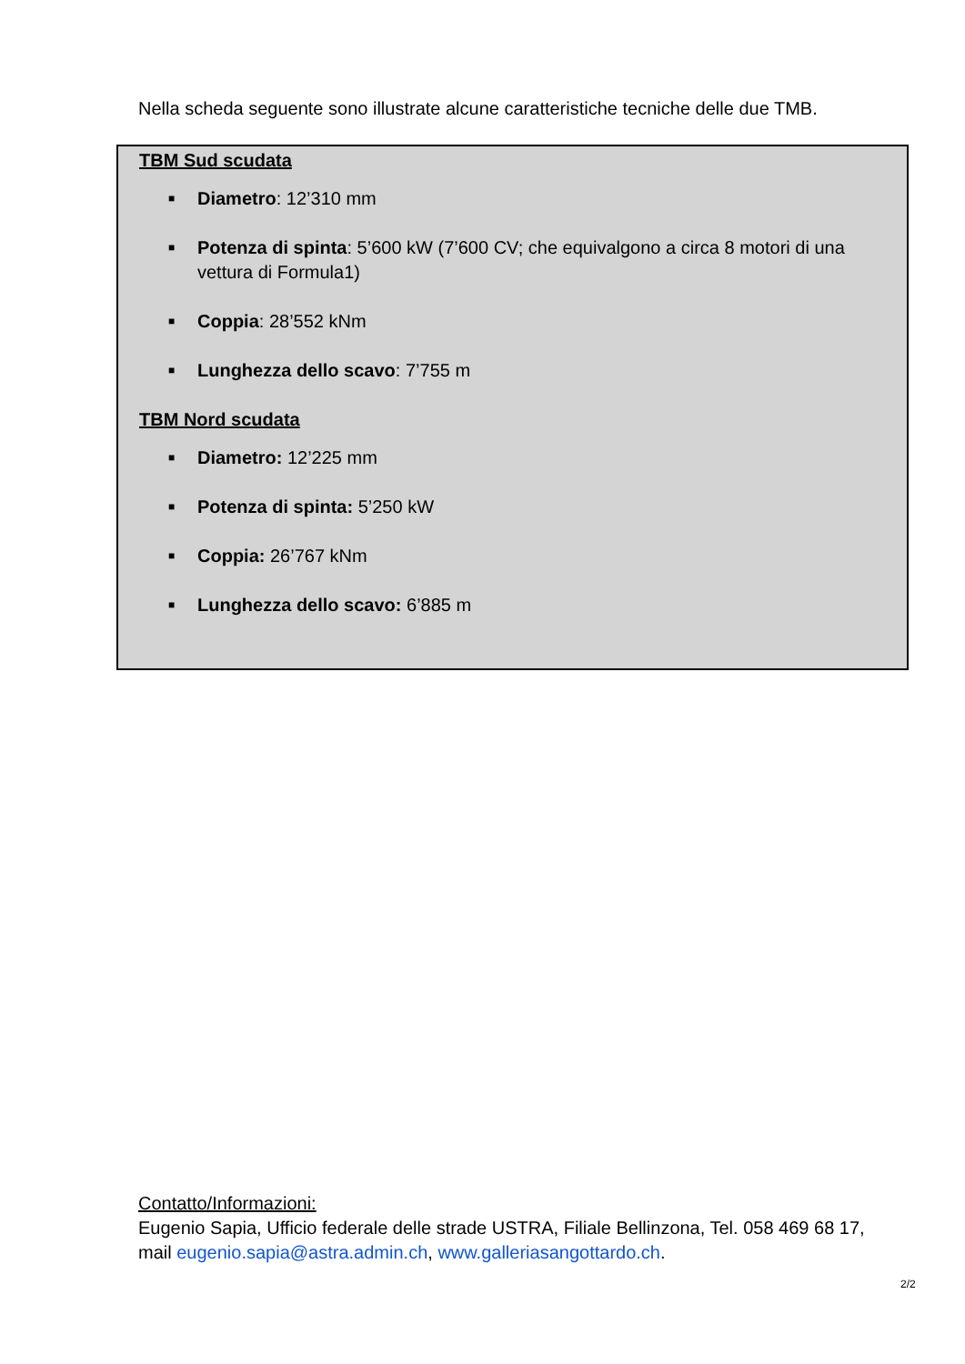Nella scheda seguente sono illustrate alcune caratteristiche tecniche delle due TMB.
TBM Sud scudata
■ Diametro: 12’310 mm
■ Potenza di spinta: 5’600 kW (7’600 CV; che equivalgono a circa 8 motori di una vettura di Formula1)
■ Coppia: 28’552 kNm
■ Lunghezza dello scavo: 7’755 m
TBM Nord scudata
■ Diametro: 12’225 mm
■ Potenza di spinta: 5’250 kW
■ Coppia: 26’767 kNm
■ Lunghezza dello scavo: 6’885 m
Contatto/Informazioni:
Eugenio Sapia, Ufficio federale delle strade USTRA, Filiale Bellinzona, Tel. 058 469 68 17, mail eugenio.sapia@astra.admin.ch, www.galleriasangottardo.ch.
2/2